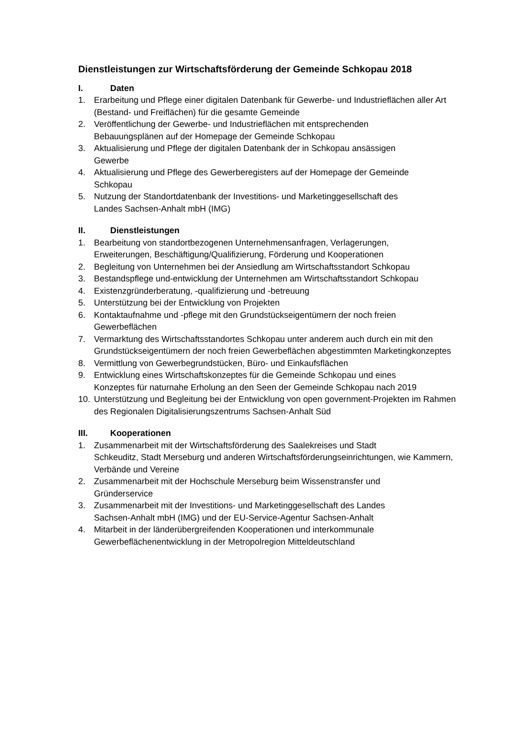Dienstleistungen zur Wirtschaftsförderung der Gemeinde Schkopau 2018
I. Daten
1. Erarbeitung und Pflege einer digitalen Datenbank für Gewerbe- und Industrieflächen aller Art (Bestand- und Freiflächen) für die gesamte Gemeinde
2. Veröffentlichung der Gewerbe- und Industrieflächen mit entsprechenden
Bebauungsplänen auf der Homepage der Gemeinde Schkopau
3. Aktualisierung und Pflege der digitalen Datenbank der in Schkopau ansässigen
Gewerbe
4. Aktualisierung und Pflege des Gewerberegisters auf der Homepage der Gemeinde
Schkopau
5. Nutzung der Standortdatenbank der Investitions- und Marketinggesellschaft des
Landes Sachsen-Anhalt mbH (IMG)
II. Dienstleistungen
1. Bearbeitung von standortbezogenen Unternehmensanfragen, Verlagerungen,
Erweiterungen, Beschäftigung/Qualifizierung, Förderung und Kooperationen
2. Begleitung von Unternehmen bei der Ansiedlung am Wirtschaftsstandort Schkopau
3. Bestandspflege und-entwicklung der Unternehmen am Wirtschaftsstandort Schkopau
4. Existenzgründerberatung, -qualifizierung und -betreuung
5. Unterstützung bei der Entwicklung von Projekten
6. Kontaktaufnahme und -pflege mit den Grundstückseigentümern der noch freien
Gewerbeflächen
7. Vermarktung des Wirtschaftsstandortes Schkopau unter anderem auch durch ein mit den Grundstückseigentümern der noch freien Gewerbeflächen abgestimmten Marketingkonzeptes
8. Vermittlung von Gewerbegrundstücken, Büro- und Einkaufsflächen
9. Entwicklung eines Wirtschaftskonzeptes für die Gemeinde Schkopau und eines
Konzeptes für naturnahe Erholung an den Seen der Gemeinde Schkopau nach 2019
10. Unterstützung und Begleitung bei der Entwicklung von open government-Projekten im Rahmen des Regionalen Digitalisierungszentrums Sachsen-Anhalt Süd
III. Kooperationen
1. Zusammenarbeit mit der Wirtschaftsförderung des Saalekreises und Stadt
Schkeuditz, Stadt Merseburg und anderen Wirtschaftsförderungseinrichtungen, wie Kammern, Verbände und Vereine
2. Zusammenarbeit mit der Hochschule Merseburg beim Wissenstransfer und
Gründerservice
3. Zusammenarbeit mit der Investitions- und Marketinggesellschaft des Landes
Sachsen-Anhalt mbH (IMG) und der EU-Service-Agentur Sachsen-Anhalt
4. Mitarbeit in der länderübergreifenden Kooperationen und interkommunale
Gewerbeflächenentwicklung in der Metropolregion Mitteldeutschland